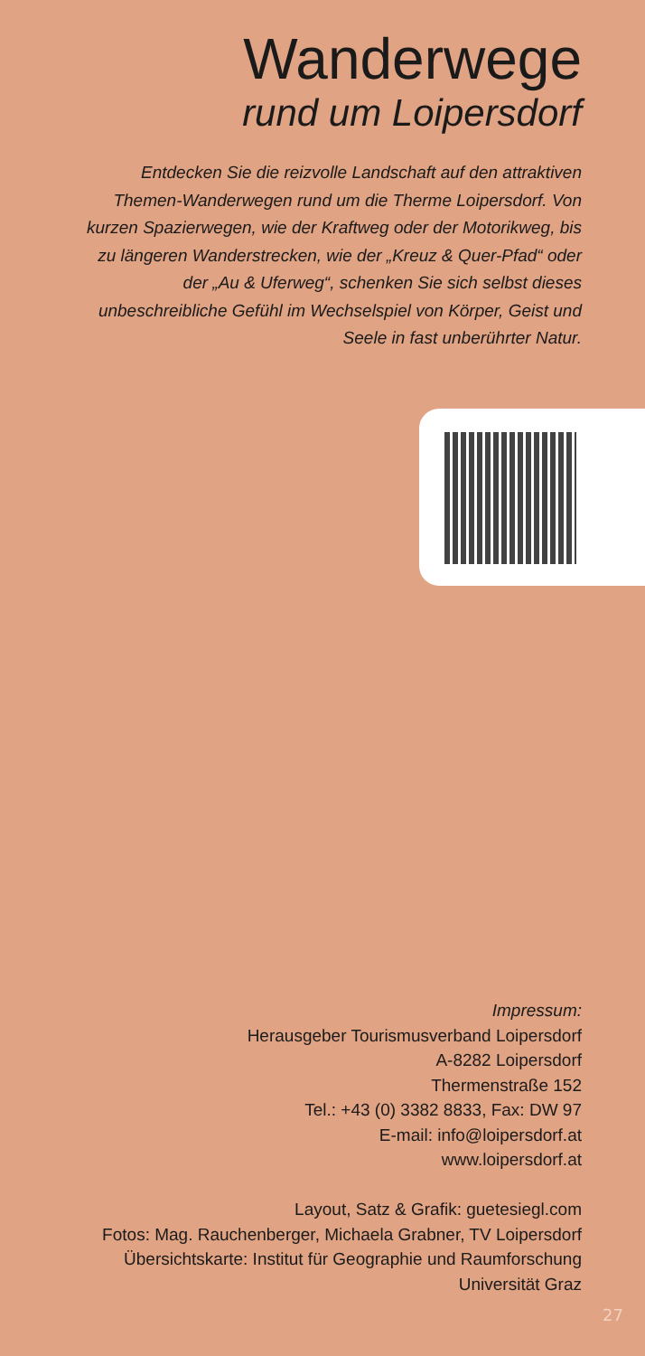Wanderwege
rund um Loipersdorf
Entdecken Sie die reizvolle Landschaft auf den attraktiven Themen-Wanderwegen rund um die Therme Loipersdorf. Von kurzen Spazierwegen, wie der Kraftweg oder der Motorikweg, bis zu längeren Wanderstrecken, wie der „Kreuz & Quer-Pfad“ oder der „Au & Uferweg“, schenken Sie sich selbst dieses unbeschreibliche Gefühl im Wechselspiel von Körper, Geist und Seele in fast unberührter Natur.
Impressum:
Herausgeber Tourismusverband Loipersdorf
A-8282 Loipersdorf
Thermenstraße 152
Tel.: +43 (0) 3382 8833, Fax: DW 97
E-mail: info@loipersdorf.at
www.loipersdorf.at
Layout, Satz & Grafik: guetesiegl.com
Fotos: Mag. Rauchenberger, Michaela Grabner, TV Loipersdorf
Übersichtskarte: Institut für Geographie und Raumforschung
Universität Graz
27